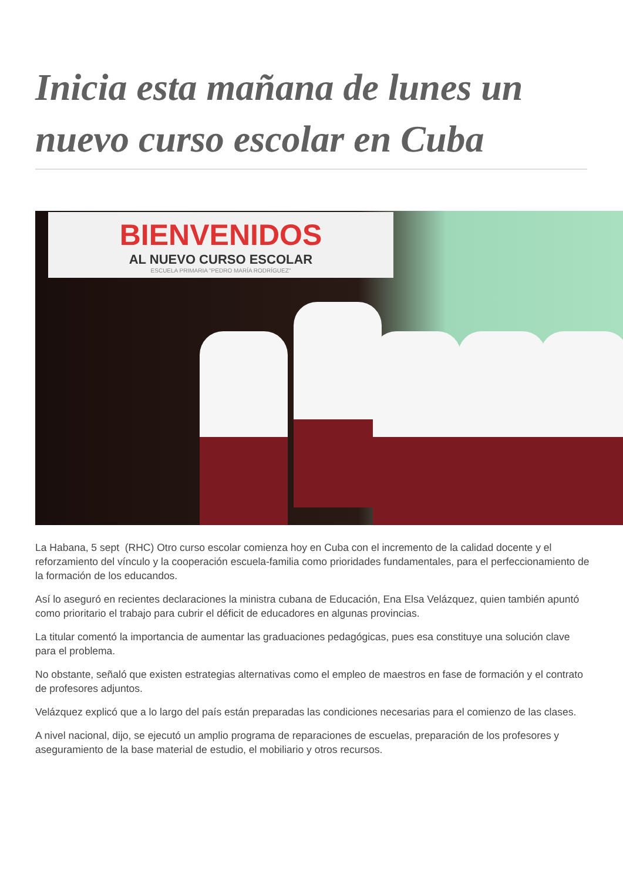Inicia esta mañana de lunes un nuevo curso escolar en Cuba
BIENVENIDOS
AL NUEVO CURSO ESCOLAR
ESCUELA PRIMARIA "PEDRO MARÍA RODRÍGUEZ"
La Habana, 5 sept (RHC) Otro curso escolar comienza hoy en Cuba con el incremento de la calidad docente y el reforzamiento del vínculo y la cooperación escuela-familia como prioridades fundamentales, para el perfeccionamiento de la formación de los educandos.
Así lo aseguró en recientes declaraciones la ministra cubana de Educación, Ena Elsa Velázquez, quien también apuntó como prioritario el trabajo para cubrir el déficit de educadores en algunas provincias.
La titular comentó la importancia de aumentar las graduaciones pedagógicas, pues esa constituye una solución clave para el problema.
No obstante, señaló que existen estrategias alternativas como el empleo de maestros en fase de formación y el contrato de profesores adjuntos.
Velázquez explicó que a lo largo del país están preparadas las condiciones necesarias para el comienzo de las clases.
A nivel nacional, dijo, se ejecutó un amplio programa de reparaciones de escuelas, preparación de los profesores y aseguramiento de la base material de estudio, el mobiliario y otros recursos.